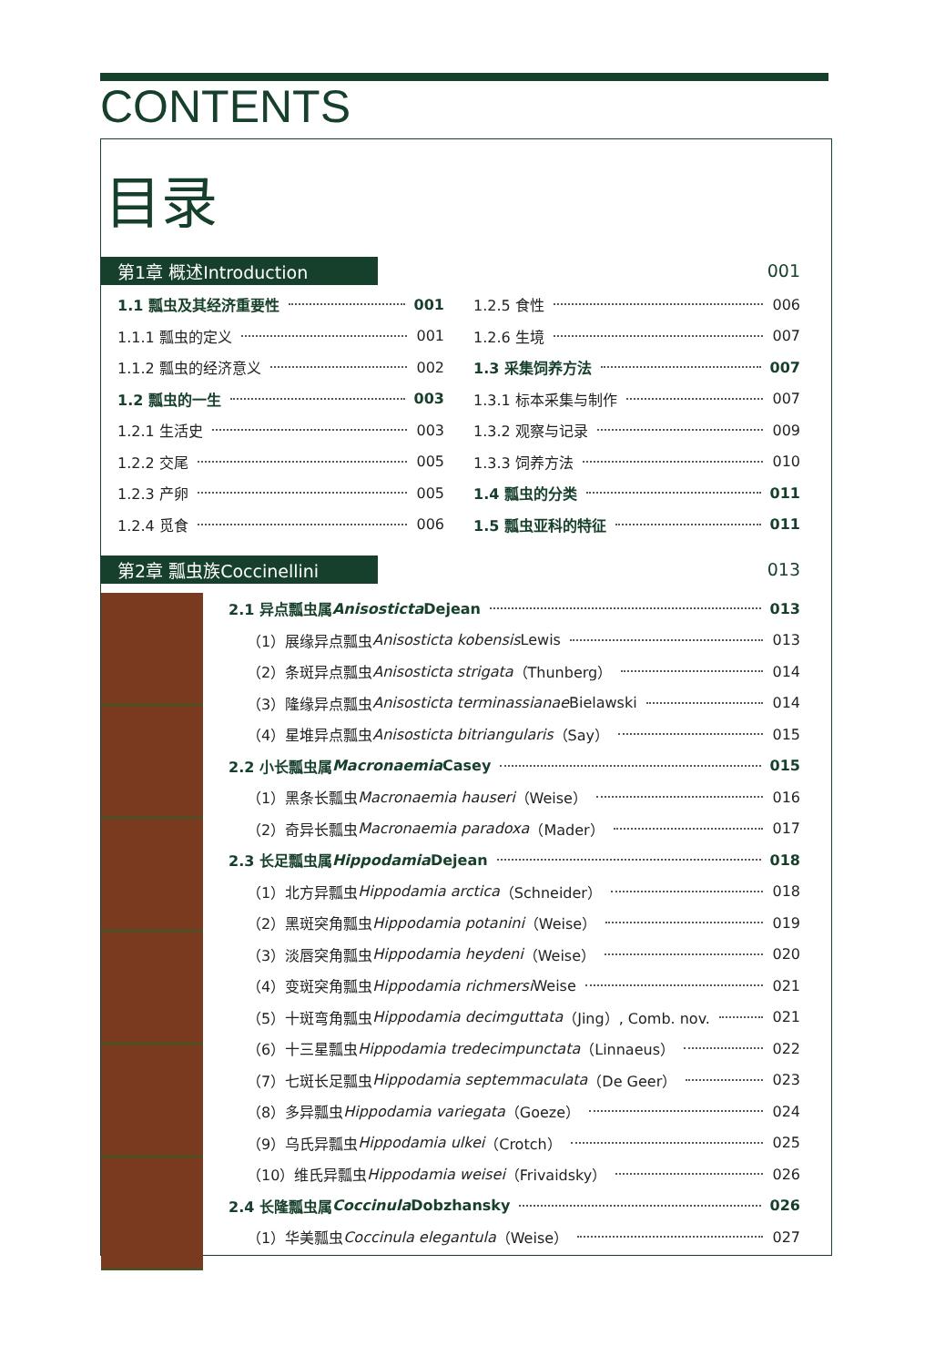CONTENTS
目录
第1章 概述Introduction 001
1.1 瓢虫及其经济重要性 001
1.1.1 瓢虫的定义 001
1.1.2 瓢虫的经济意义 002
1.2 瓢虫的一生 003
1.2.1 生活史 003
1.2.2 交尾 005
1.2.3 产卵 005
1.2.4 觅食 006
1.2.5 食性 006
1.2.6 生境 007
1.3 采集饲养方法 007
1.3.1 标本采集与制作 007
1.3.2 观察与记录 009
1.3.3 饲养方法 010
1.4 瓢虫的分类 011
1.5 瓢虫亚科的特征 011
第2章 瓢虫族Coccinellini 013
2.1 异点瓢虫属 Anisosticta Dejean 013
（1）展缘异点瓢虫 Anisosticta kobensis Lewis 013
（2）条斑异点瓢虫 Anisosticta strigata （Thunberg） 014
（3）隆缘异点瓢虫 Anisosticta terminassianae Bielawski 014
（4）星堆异点瓢虫 Anisosticta bitriangularis （Say） 015
2.2 小长瓢虫属 Macronaemia Casey 015
（1）黑条长瓢虫 Macronaemia hauseri （Weise） 016
（2）奇异长瓢虫 Macronaemia paradoxa （Mader） 017
2.3 长足瓢虫属 Hippodamia Dejean 018
（1）北方异瓢虫 Hippodamia arctica （Schneider） 018
（2）黑斑突角瓢虫 Hippodamia potanini （Weise） 019
（3）淡唇突角瓢虫 Hippodamia heydeni （Weise） 020
（4）变斑突角瓢虫 Hippodamia richmersi Weise 021
（5）十斑弯角瓢虫 Hippodamia decimguttata （Jing）, Comb. nov. 021
（6）十三星瓢虫 Hippodamia tredecimpunctata （Linnaeus） 022
（7）七斑长足瓢虫 Hippodamia septemmaculata （De Geer） 023
（8）多异瓢虫 Hippodamia variegata （Goeze） 024
（9）乌氏异瓢虫 Hippodamia ulkei （Crotch） 025
（10）维氏异瓢虫 Hippodamia weisei （Frivaidsky） 026
2.4 长隆瓢虫属 Coccinula Dobzhansky 026
（1）华美瓢虫 Coccinula elegantula （Weise） 027